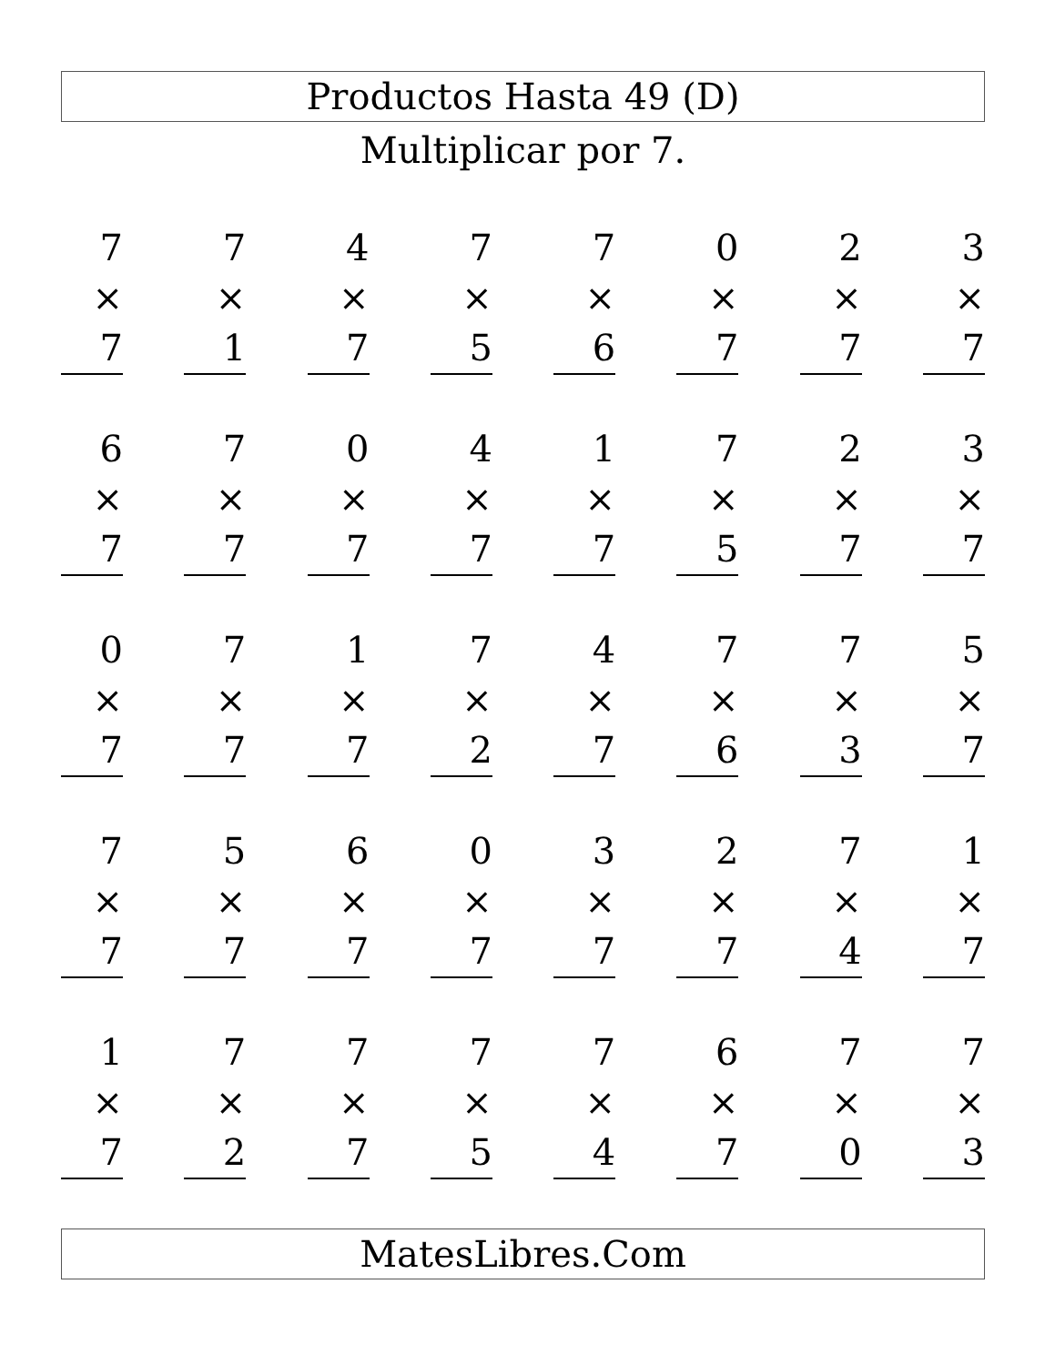Productos Hasta 49 (D)
Multiplicar por 7.
7
× 7
7
× 1
4
× 7
7
× 5
7
× 6
0
× 7
2
× 7
3
× 7
6
× 7
7
× 7
0
× 7
4
× 7
1
× 7
7
× 5
2
× 7
3
× 7
0
× 7
7
× 7
1
× 7
7
× 2
4
× 7
7
× 6
7
× 3
5
× 7
7
× 7
5
× 7
6
× 7
0
× 7
3
× 7
2
× 7
7
× 4
1
× 7
1
× 7
7
× 2
7
× 7
7
× 5
7
× 4
6
× 7
7
× 0
7
× 3
MatesLibres.Com